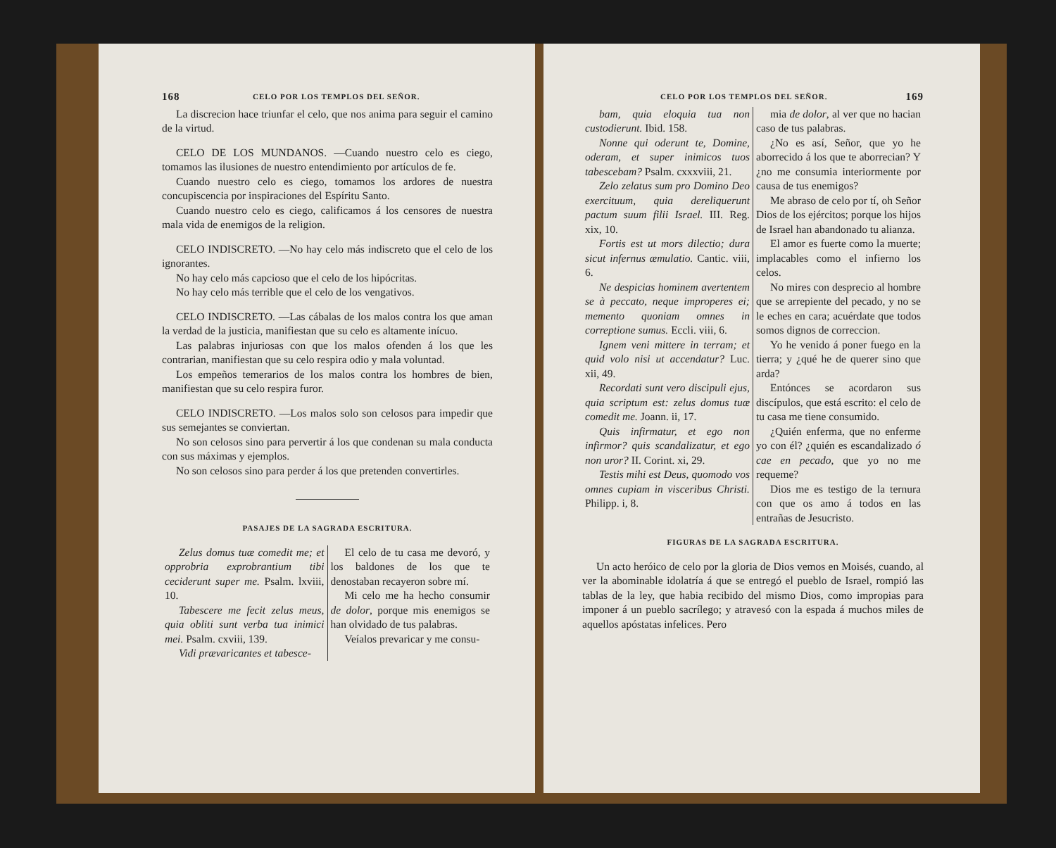168 CELO POR LOS TEMPLOS DEL SEÑOR.
La discrecion hace triunfar el celo, que nos anima para seguir el camino de la virtud.
CELO DE LOS MUNDANOS. —Cuando nuestro celo es ciego, tomamos las ilusiones de nuestro entendimiento por artículos de fe.
Cuando nuestro celo es ciego, tomamos los ardores de nuestra concupiscencia por inspiraciones del Espíritu Santo.
Cuando nuestro celo es ciego, calificamos á los censores de nuestra mala vida de enemigos de la religion.
CELO INDISCRETO. —No hay celo más indiscreto que el celo de los ignorantes.
No hay celo más capcioso que el celo de los hipócritas.
No hay celo más terrible que el celo de los vengativos.
CELO INDISCRETO. —Las cábalas de los malos contra los que aman la verdad de la justicia, manifiestan que su celo es altamente inícuo.
Las palabras injuriosas con que los malos ofenden á los que les contrarian, manifiestan que su celo respira odio y mala voluntad.
Los empeños temerarios de los malos contra los hombres de bien, manifiestan que su celo respira furor.
CELO INDISCRETO. —Los malos solo son celosos para impedir que sus semejantes se conviertan.
No son celosos sino para pervertir á los que condenan su mala conducta con sus máximas y ejemplos.
No son celosos sino para perder á los que pretenden convertirles.
PASAJES DE LA SAGRADA ESCRITURA.
Zelus domus tuæ comedit me; et opprobria exprobrantium tibi ceciderunt super me. Psalm. lxviii, 10.
Tabescere me fecit zelus meus, quia obliti sunt verba tua inimici mei. Psalm. cxviii, 139.
Vidi prævaricantes et tabesce-
El celo de tu casa me devoró, y los baldones de los que te denostaban recayeron sobre mí.
Mi celo me ha hecho consumir de dolor, porque mis enemigos se han olvidado de tus palabras.
Veíalos prevaricar y me consu-
CELO POR LOS TEMPLOS DEL SEÑOR. 169
bam, quia eloquia tua non custodierunt. Ibid. 158.
Nonne qui oderunt te, Domine, oderam, et super inimicos tuos tabescebam? Psalm. cxxxviii, 21.
Zelo zelatus sum pro Domino Deo exercituum, quia dereliquerunt pactum suum filii Israel. III. Reg. xix, 10.
Fortis est ut mors dilectio; dura sicut infernus æmulatio. Cantic. viii, 6.
Ne despicias hominem avertentem se à peccato, neque improperes ei; memento quoniam omnes in correptione sumus. Eccli. viii, 6.
Ignem veni mittere in terram; et quid volo nisi ut accendatur? Luc. xii, 49.
Recordati sunt vero discipuli ejus, quia scriptum est: zelus domus tuæ comedit me. Joann. ii, 17.
Quis infirmatur, et ego non infirmor? quis scandalizatur, et ego non uror? II. Corint. xi, 29.
Testis mihi est Deus, quomodo vos omnes cupiam in visceribus Christi. Philipp. i, 8.
mia de dolor, al ver que no hacian caso de tus palabras.
¿No es así, Señor, que yo he aborrecido á los que te aborrecian? Y ¿no me consumia interiormente por causa de tus enemigos?
Me abraso de celo por tí, oh Señor Dios de los ejércitos; porque los hijos de Israel han abandonado tu alianza.
El amor es fuerte como la muerte; implacables como el infierno los celos.
No mires con desprecio al hombre que se arrepiente del pecado, y no se le eches en cara; acuérdate que todos somos dignos de correccion.
Yo he venido á poner fuego en la tierra; y ¿qué he de querer sino que arda?
Entónces se acordaron sus discípulos, que está escrito: el celo de tu casa me tiene consumido.
¿Quién enferma, que no enferme yo con él? ¿quién es escandalizado ó cae en pecado, que yo no me requeme?
Dios me es testigo de la ternura con que os amo á todos en las entrañas de Jesucristo.
FIGURAS DE LA SAGRADA ESCRITURA.
Un acto heróico de celo por la gloria de Dios vemos en Moisés, cuando, al ver la abominable idolatría á que se entregó el pueblo de Israel, rompió las tablas de la ley, que habia recibido del mismo Dios, como impropias para imponer á un pueblo sacrílego; y atravesó con la espada á muchos miles de aquellos apóstatas infelices. Pero